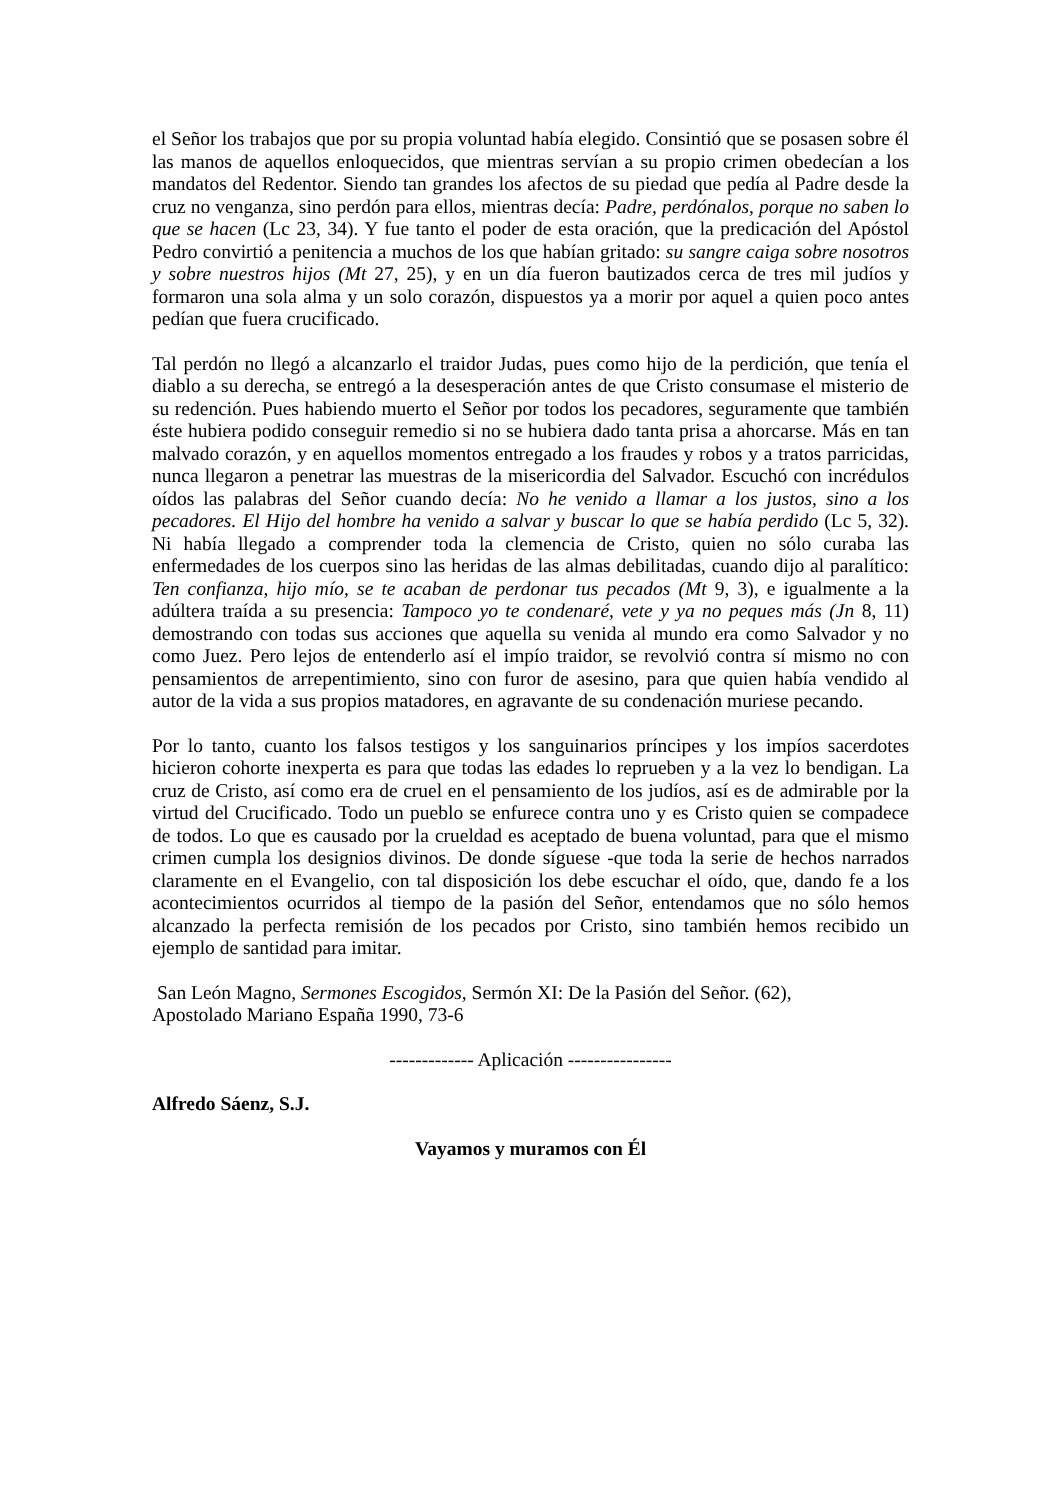el Señor los trabajos que por su propia voluntad había elegido. Consintió que se posasen sobre él las manos de aquellos enloquecidos, que mientras servían a su propio crimen obedecían a los mandatos del Redentor. Siendo tan grandes los afectos de su piedad que pedía al Padre desde la cruz no venganza, sino perdón para ellos, mientras decía: Padre, perdónalos, porque no saben lo que se hacen (Lc 23, 34). Y fue tanto el poder de esta oración, que la predicación del Apóstol Pedro convirtió a penitencia a muchos de los que habían gritado: su sangre caiga sobre nosotros y sobre nuestros hijos (Mt 27, 25), y en un día fueron bautizados cerca de tres mil judíos y formaron una sola alma y un solo corazón, dispuestos ya a morir por aquel a quien poco antes pedían que fuera crucificado.
Tal perdón no llegó a alcanzarlo el traidor Judas, pues como hijo de la perdición, que tenía el diablo a su derecha, se entregó a la desesperación antes de que Cristo consumase el misterio de su redención. Pues habiendo muerto el Señor por todos los pecadores, seguramente que también éste hubiera podido conseguir remedio si no se hubiera dado tanta prisa a ahorcarse. Más en tan malvado corazón, y en aquellos momentos entregado a los fraudes y robos y a tratos parricidas, nunca llegaron a penetrar las muestras de la misericordia del Salvador. Escuchó con incrédulos oídos las palabras del Señor cuando decía: No he venido a llamar a los justos, sino a los pecadores. El Hijo del hombre ha venido a salvar y buscar lo que se había perdido (Lc 5, 32). Ni había llegado a comprender toda la clemencia de Cristo, quien no sólo curaba las enfermedades de los cuerpos sino las heridas de las almas debilitadas, cuando dijo al paralítico: Ten confianza, hijo mío, se te acaban de perdonar tus pecados (Mt 9, 3), e igualmente a la adúltera traída a su presencia: Tampoco yo te condenaré, vete y ya no peques más (Jn 8, 11) demostrando con todas sus acciones que aquella su venida al mundo era como Salvador y no como Juez. Pero lejos de entenderlo así el impío traidor, se revolvió contra sí mismo no con pensamientos de arrepentimiento, sino con furor de asesino, para que quien había vendido al autor de la vida a sus propios matadores, en agravante de su condenación muriese pecando.
Por lo tanto, cuanto los falsos testigos y los sanguinarios príncipes y los impíos sacerdotes hicieron cohorte inexperta es para que todas las edades lo reprueben y a la vez lo bendigan. La cruz de Cristo, así como era de cruel en el pensamiento de los judíos, así es de admirable por la virtud del Crucificado. Todo un pueblo se enfurece contra uno y es Cristo quien se compadece de todos. Lo que es causado por la crueldad es aceptado de buena voluntad, para que el mismo crimen cumpla los designios divinos. De donde síguese -que toda la serie de hechos narrados claramente en el Evangelio, con tal disposición los debe escuchar el oído, que, dando fe a los acontecimientos ocurridos al tiempo de la pasión del Señor, entendamos que no sólo hemos alcanzado la perfecta remisión de los pecados por Cristo, sino también hemos recibido un ejemplo de santidad para imitar.
San León Magno, Sermones Escogidos, Sermón XI: De la Pasión del Señor. (62),
Apostolado Mariano España 1990, 73-6
------------- Aplicación ----------------
Alfredo Sáenz, S.J.
Vayamos y muramos con Él